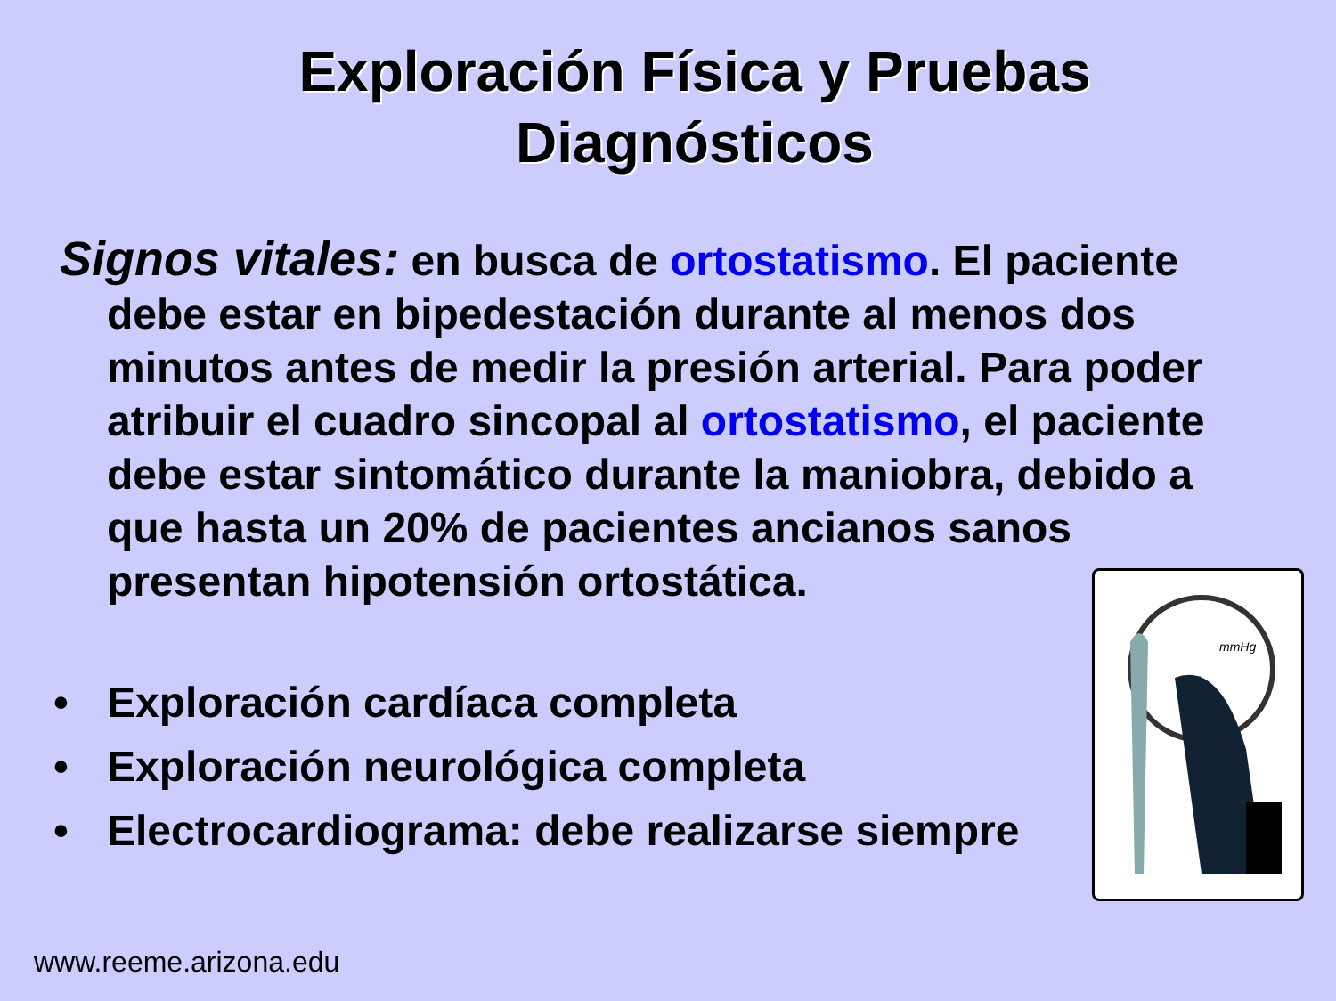Exploración Física y Pruebas
Diagnósticos
Signos vitales: en busca de ortostatismo. El paciente debe estar en bipedestación durante al menos dos minutos antes de medir la presión arterial. Para poder atribuir el cuadro sincopal al ortostatismo, el paciente debe estar sintomático durante la maniobra, debido a que hasta un 20% de pacientes ancianos sanos presentan hipotensión ortostática.
• Exploración cardíaca completa
• Exploración neurológica completa
• Electrocardiograma: debe realizarse siempre
mmHg
www.reeme.arizona.edu